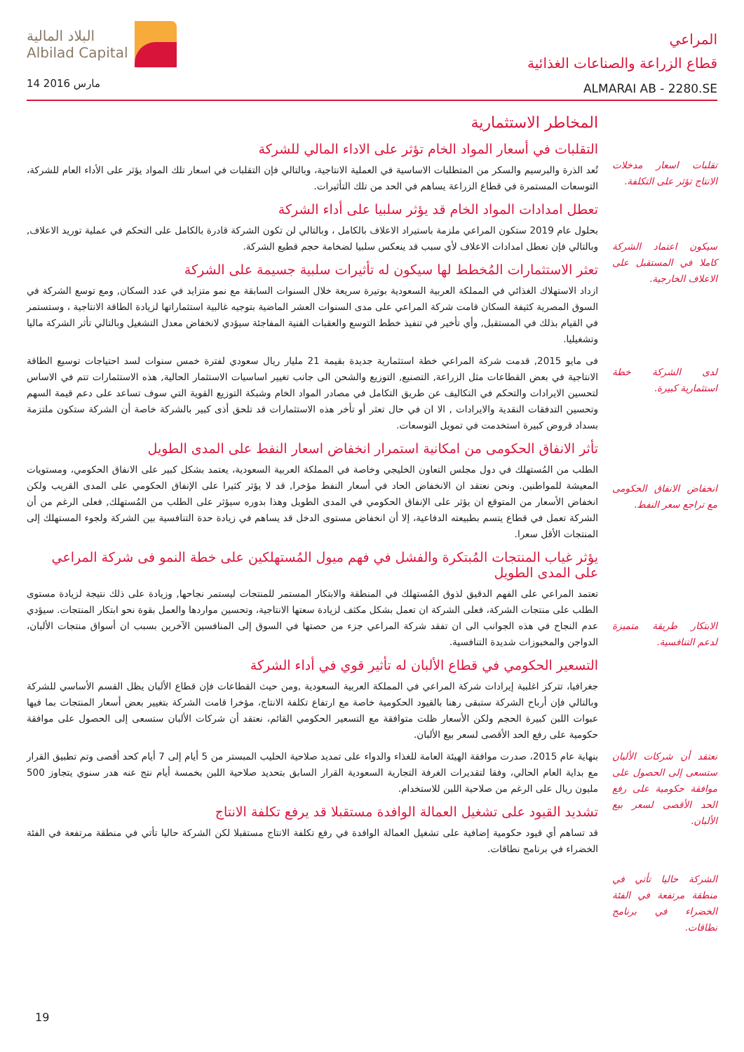البلاد المالية
Albilad Capital
14 مارس 2016
المراعي
قطاع الزراعة والصناعات الغذائية
ALMARAI AB - 2280.SE
تقلبات اسعار مدخلات الانتاج تؤثر على التكلفة.
سيكون اعتماد الشركة كاملا في المستقبل على الاعلاف الخارجية.
لدى الشركة خطة استثمارية كبيرة.
انخفاض الانفاق الحكومى مع تراجع سعر النفط.
الابتكار طريقة متميزة لدعم التنافسية.
نعتقد أن شركات الألبان ستسعى إلى الحصول على موافقة حكومية على رفع الحد الأقصى لسعر بيع الألبان.
الشركة حاليا تأتي في منطقة مرتفعة في الفئة الخضراء في برنامج نطاقات.
المخاطر الاستثمارية
التقلبات في أسعار المواد الخام تؤثر على الاداء المالي للشركة
تُعد الذرة والبرسيم والسكر من المتطلبات الاساسية في العملية الانتاجية، وبالتالي فإن التقلبات في اسعار تلك المواد يؤثر على الأداء العام للشركة، التوسعات المستمرة في قطاع الزراعة يساهم في الحد من تلك التأثيرات.
تعطل امدادات المواد الخام قد يؤثر سلبيا على أداء الشركة
بحلول عام 2019 ستكون المراعي ملزمة باستيراد الاعلاف بالكامل ، وبالتالي لن تكون الشركة قادرة بالكامل على التحكم في عملية توريد الاعلاف, وبالتالي فإن تعطل امدادات الاعلاف لأي سبب قد ينعكس سلبيا لضخامة حجم قطيع الشركة.
تعثر الاستثمارات المُخطط لها سيكون له تأثيرات سلبية جسيمة على الشركة
ازداد الاستهلاك الغذائي في المملكة العربية السعودية بوتيرة سريعة خلال السنوات السابقة مع نمو متزايد في عدد السكان, ومع توسع الشركة في السوق المصرية كثيفة السكان قامت شركة المراعي على مدى السنوات العشر الماضية بتوجيه غالبية استثماراتها لزيادة الطاقة الانتاجية ، وستستمر في القيام بذلك في المستقبل, وأي تأخير في تنفيذ خطط التوسع والعقبات الفنية المفاجئة سيؤدي لانخفاض معدل التشغيل وبالتالي تأثر الشركة ماليا وتشغيليا.
فى مايو 2015, قدمت شركة المراعي خطة استثمارية جديدة بقيمة 21 مليار ريال سعودي لفترة خمس سنوات لسد احتياجات توسيع الطاقة الانتاجية في بعض القطاعات مثل الزراعة, التصنيع, التوزيع والشحن الى جانب تغيير اساسيات الاستثمار الحالية, هذه الاستثمارات تتم في الاساس لتحسين الايرادات والتحكم في التكاليف عن طريق التكامل في مصادر المواد الخام وشبكة التوزيع القوية التي سوف تساعد على دعم قيمة السهم وتحسين التدفقات النقدية والايرادات , الا ان في حال تعثر أو تأخر هذه الاستثمارات قد تلحق أذى كبير بالشركة خاصة أن الشركة ستكون ملتزمة بسداد قروض كبيرة استخدمت في تمويل التوسعات.
تأثر الانفاق الحكومى من امكانية استمرار انخفاض اسعار النفط على المدى الطويل
الطلب من المُستهلك في دول مجلس التعاون الخليجي وخاصة في المملكة العربية السعودية، يعتمد بشكل كبير على الانفاق الحكومي، ومستويات المعيشة للمواطنين. ونحن نعتقد ان الانخفاض الحاد في أسعار النفط مؤخرا, قد لا يؤثر كثيرا على الإنفاق الحكومي على المدى القريب ولكن انخفاض الأسعار من المتوقع ان يؤثر على الإنفاق الحكومي في المدى الطويل وهذا بدوره سيؤثر على الطلب من المُستهلك, فعلى الرغم من أن الشركة تعمل في قطاع يتسم بطبيعته الدفاعية، إلا أن انخفاض مستوى الدخل قد يساهم في زيادة حدة التنافسية بين الشركة ولجوء المستهلك إلى المنتجات الأقل سعرا.
يؤثر غياب المنتجات المُبتكرة والفشل في فهم ميول المُستهلكين على خطة النمو فى شركة المراعي على المدى الطويل
تعتمد المراعي على الفهم الدقيق لذوق المُستهلك في المنطقة والابتكار المستمر للمنتجات ليستمر نجاحها, وزيادة على ذلك نتيجة لزيادة مستوى الطلب على منتجات الشركة، فعلى الشركة ان تعمل بشكل مكثف لزيادة سعتها الانتاجية، وتحسين مواردها والعمل بقوة نحو ابتكار المنتجات. سيؤدي عدم النجاح في هذه الجوانب الى ان تفقد شركة المراعي جزء من حصتها في السوق إلى المنافسين الآخرين بسبب ان أسواق منتجات الألبان، الدواجن والمخبوزات شديدة التنافسية.
التسعير الحكومي في قطاع الألبان له تأثير قوي في أداء الشركة
جغرافيا، تتركز اغلبية إيرادات شركة المراعي في المملكة العربية السعودية ,ومن حيث القطاعات فإن قطاع الألبان يظل القسم الأساسي للشركة وبالتالي فإن أرباح الشركة ستبقى رهنا بالقيود الحكومية خاصة مع ارتفاع تكلفة الانتاج، مؤخرا قامت الشركة بتغيير بعض أسعار المنتجات بما فيها عبوات اللبن كبيرة الحجم ولكن الأسعار ظلت متوافقة مع التسعير الحكومي القائم، نعتقد أن شركات الألبان ستسعى إلى الحصول على موافقة حكومية على رفع الحد الأقصى لسعر بيع الألبان.
بنهاية عام 2015، صدرت موافقة الهيئة العامة للغذاء والدواء على تمديد صلاحية الحليب المبستر من 5 أيام إلى 7 أيام كحد أقصى وتم تطبيق القرار مع بداية العام الحالي، وفقا لتقديرات الغرفة التجارية السعودية القرار السابق بتحديد صلاحية اللبن بخمسة أيام نتج عنه هدر سنوي يتجاوز 500 مليون ريال على الرغم من صلاحية اللبن للاستخدام.
تشديد القيود على تشغيل العمالة الوافدة مستقبلا قد يرفع تكلفة الانتاج
قد تساهم أي قيود حكومية إضافية على تشغيل العمالة الوافدة في رفع تكلفة الانتاج مستقبلا لكن الشركة حاليا تأتي في منطقة مرتفعة في الفئة الخضراء في برنامج نطاقات.
19